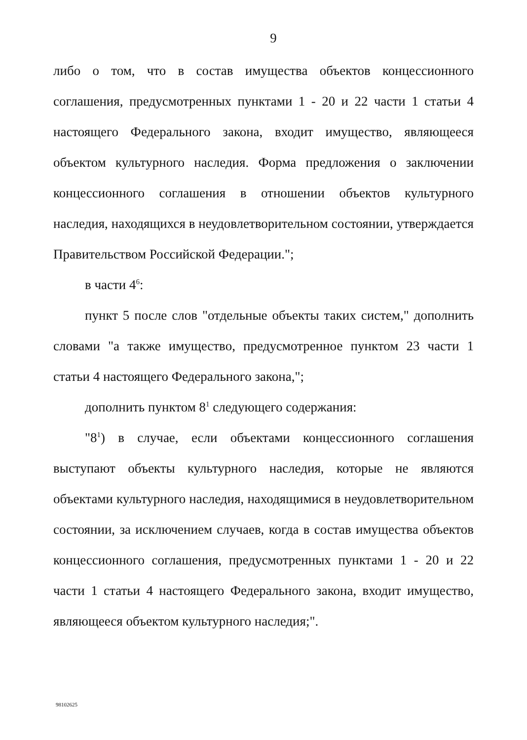9
либо о том, что в состав имущества объектов концессионного соглашения, предусмотренных пунктами 1 - 20 и 22 части 1 статьи 4 настоящего Федерального закона, входит имущество, являющееся объектом культурного наследия. Форма предложения о заключении концессионного соглашения в отношении объектов культурного наследия, находящихся в неудовлетворительном состоянии, утверждается Правительством Российской Федерации.";
в части 4<sup>6</sup>:
пункт 5 после слов "отдельные объекты таких систем," дополнить словами "а также имущество, предусмотренное пунктом 23 части 1 статьи 4 настоящего Федерального закона,";
дополнить пунктом 8<sup>1</sup> следующего содержания:
"8<sup>1</sup>) в случае, если объектами концессионного соглашения выступают объекты культурного наследия, которые не являются объектами культурного наследия, находящимися в неудовлетворительном состоянии, за исключением случаев, когда в состав имущества объектов концессионного соглашения, предусмотренных пунктами 1 - 20 и 22 части 1 статьи 4 настоящего Федерального закона, входит имущество, являющееся объектом культурного наследия;".
98102625